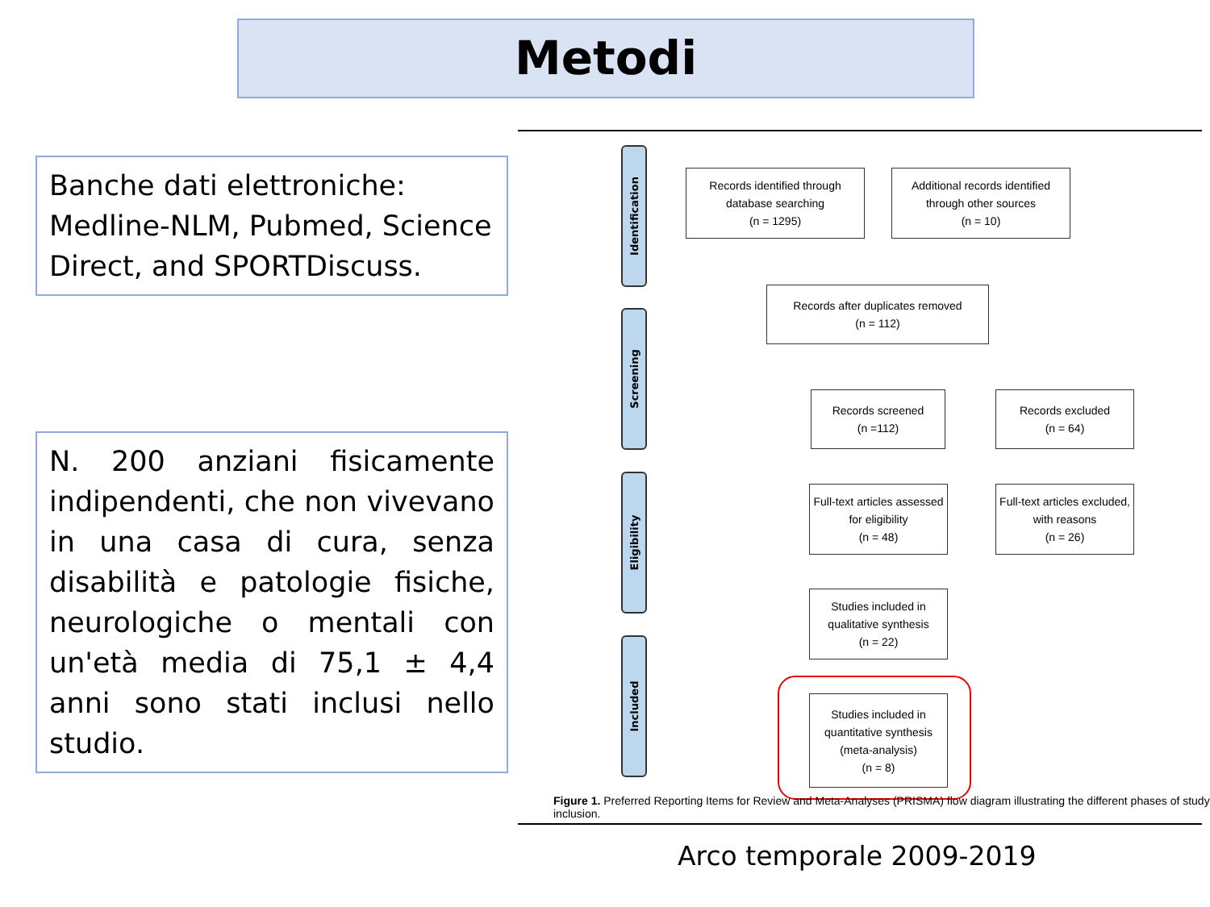Metodi
Banche dati elettroniche: Medline-NLM, Pubmed, Science Direct, and SPORTDiscuss.
N. 200 anziani fisicamente indipendenti, che non vivevano in una casa di cura, senza disabilità e patologie fisiche, neurologiche o mentali con un'età media di 75,1 ± 4,4 anni sono stati inclusi nello studio.
Identification
Screening
Eligibility
Included
Records identified through
database searching
(n = 1295)
Additional records identified
through other sources
(n = 10)
Records after duplicates removed
(n = 112)
Records screened
(n =112)
Records excluded
(n = 64)
Full-text articles assessed
for eligibility
(n = 48)
Full-text articles excluded,
with reasons
(n = 26)
Studies included in
qualitative synthesis
(n = 22)
Studies included in
quantitative synthesis
(meta-analysis)
(n = 8)
Figure 1. Preferred Reporting Items for Review and Meta-Analyses (PRISMA) flow diagram illustrating the different phases of study inclusion.
Arco temporale 2009-2019